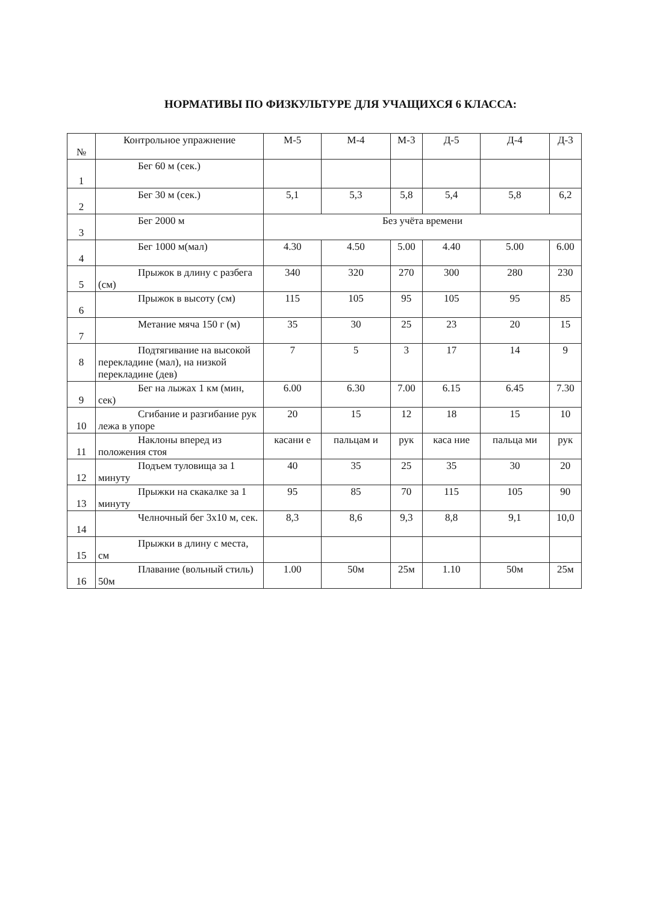НОРМАТИВЫ ПО ФИЗКУЛЬТУРЕ ДЛЯ УЧАЩИХСЯ 6 КЛАССА:
| № | Контрольное упражнение | М-5 | М-4 | М-3 | Д-5 | Д-4 | Д-3 |
| --- | --- | --- | --- | --- | --- | --- | --- |
| 1 | Бег 60 м (сек.) | | | | | | |
| 2 | Бег 30 м (сек.) | 5,1 | 5,3 | 5,8 | 5,4 | 5,8 | 6,2 |
| 3 | Бег 2000 м | Без учёта времени | | | | | |
| 4 | Бег 1000 м(мал) | 4.30 | 4.50 | 5.00 | 4.40 | 5.00 | 6.00 |
| 5 | Прыжок в длину с разбега (см) | 340 | 320 | 270 | 300 | 280 | 230 |
| 6 | Прыжок в высоту (см) | 115 | 105 | 95 | 105 | 95 | 85 |
| 7 | Метание мяча 150 г (м) | 35 | 30 | 25 | 23 | 20 | 15 |
| 8 | Подтягивание на высокой перекладине (мал), на низкой перекладине (дев) | 7 | 5 | 3 | 17 | 14 | 9 |
| 9 | Бег на лыжах 1 км (мин, сек) | 6.00 | 6.30 | 7.00 | 6.15 | 6.45 | 7.30 |
| 10 | Сгибание и разгибание рук лежа в упоре | 20 | 15 | 12 | 18 | 15 | 10 |
| 11 | Наклоны вперед из положения стоя | касани е | пальцам и | рук | каса ние | пальца ми | рук |
| 12 | Подъем туловища за 1 минуту | 40 | 35 | 25 | 35 | 30 | 20 |
| 13 | Прыжки на скакалке за 1 минуту | 95 | 85 | 70 | 115 | 105 | 90 |
| 14 | Челночный бег 3х10 м, сек. | 8,3 | 8,6 | 9,3 | 8,8 | 9,1 | 10,0 |
| 15 | Прыжки в длину с места, см | | | | | | |
| 16 | Плавание (вольный стиль) 50м | 1.00 | 50м | 25м | 1.10 | 50м | 25м |